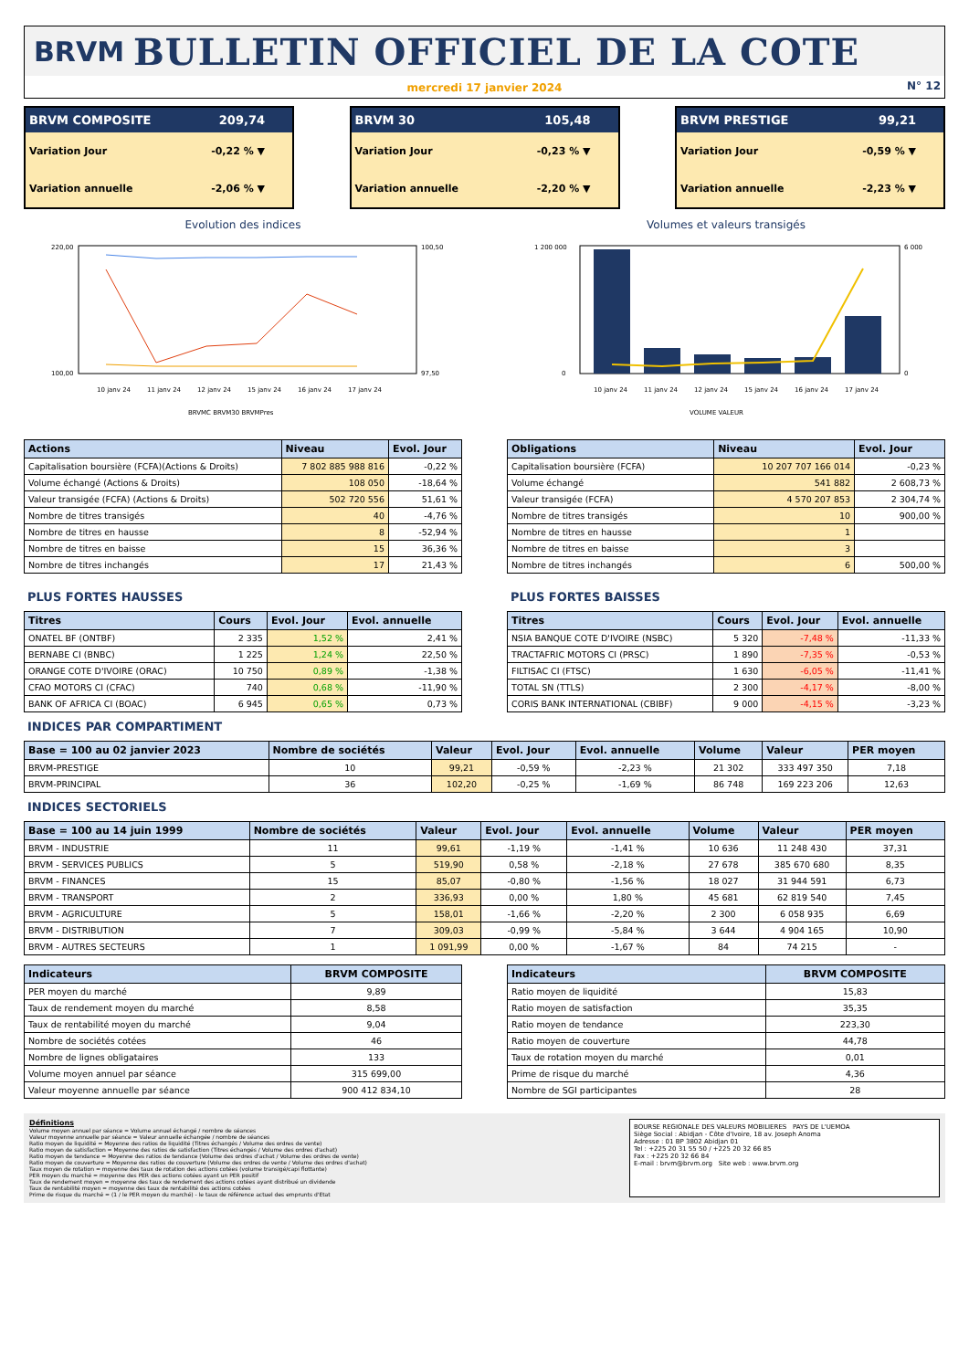BRVM BULLETIN OFFICIEL DE LA COTE
mercredi 17 janvier 2024
N° 12
BRVM COMPOSITE 209,74
Variation Jour -0,22 % ▼
Variation annuelle -2,06 % ▼
BRVM 30 105,48
Variation Jour -0,23 % ▼
Variation annuelle -2,20 % ▼
BRVM PRESTIGE 99,21
Variation Jour -0,59 % ▼
Variation annuelle -2,23 % ▼
Evolution des indices
220,00
100,00
100,50
97,50
10 janv 24
11 janv 24
12 janv 24
15 janv 24
16 janv 24
17 janv 24
BRVMC BRVM30 BRVMPres
Volumes et valeurs transigés
1 200 000
0
6 000
0
10 janv 24
11 janv 24
12 janv 24
15 janv 24
16 janv 24
17 janv 24
VOLUME VALEUR
| Actions | Niveau | Evol. Jour |
| --- | --- | --- |
| Capitalisation boursière (FCFA)(Actions & Droits) | 7 802 885 988 816 | -0,22 % |
| Volume échangé (Actions & Droits) | 108 050 | -18,64 % |
| Valeur transigée (FCFA) (Actions & Droits) | 502 720 556 | 51,61 % |
| Nombre de titres transigés | 40 | -4,76 % |
| Nombre de titres en hausse | 8 | -52,94 % |
| Nombre de titres en baisse | 15 | 36,36 % |
| Nombre de titres inchangés | 17 | 21,43 % |
| Obligations | Niveau | Evol. Jour |
| --- | --- | --- |
| Capitalisation boursière (FCFA) | 10 207 707 166 014 | -0,23 % |
| Volume échangé | 541 882 | 2 608,73 % |
| Valeur transigée (FCFA) | 4 570 207 853 | 2 304,74 % |
| Nombre de titres transigés | 10 | 900,00 % |
| Nombre de titres en hausse | 1 | |
| Nombre de titres en baisse | 3 | |
| Nombre de titres inchangés | 6 | 500,00 % |
PLUS FORTES HAUSSES
| Titres | Cours | Evol. Jour | Evol. annuelle |
| --- | --- | --- | --- |
| ONATEL BF (ONTBF) | 2 335 | 1,52 % | 2,41 % |
| BERNABE CI (BNBC) | 1 225 | 1,24 % | 22,50 % |
| ORANGE COTE D'IVOIRE (ORAC) | 10 750 | 0,89 % | -1,38 % |
| CFAO MOTORS CI (CFAC) | 740 | 0,68 % | -11,90 % |
| BANK OF AFRICA CI (BOAC) | 6 945 | 0,65 % | 0,73 % |
PLUS FORTES BAISSES
| Titres | Cours | Evol. Jour | Evol. annuelle |
| --- | --- | --- | --- |
| NSIA BANQUE COTE D'IVOIRE (NSBC) | 5 320 | -7,48 % | -11,33 % |
| TRACTAFRIC MOTORS CI (PRSC) | 1 890 | -7,35 % | -0,53 % |
| FILTISAC CI (FTSC) | 1 630 | -6,05 % | -11,41 % |
| TOTAL SN (TTLS) | 2 300 | -4,17 % | -8,00 % |
| CORIS BANK INTERNATIONAL (CBIBF) | 9 000 | -4,15 % | -3,23 % |
INDICES PAR COMPARTIMENT
| Base = 100 au 02 janvier 2023 | Nombre de sociétés | Valeur | Evol. Jour | Evol. annuelle | Volume | Valeur | PER moyen |
| --- | --- | --- | --- | --- | --- | --- | --- |
| BRVM-PRESTIGE | 10 | 99,21 | -0,59 % | -2,23 % | 21 302 | 333 497 350 | 7,18 |
| BRVM-PRINCIPAL | 36 | 102,20 | -0,25 % | -1,69 % | 86 748 | 169 223 206 | 12,63 |
INDICES SECTORIELS
| Base = 100 au 14 juin 1999 | Nombre de sociétés | Valeur | Evol. Jour | Evol. annuelle | Volume | Valeur | PER moyen |
| --- | --- | --- | --- | --- | --- | --- | --- |
| BRVM - INDUSTRIE | 11 | 99,61 | -1,19 % | -1,41 % | 10 636 | 11 248 430 | 37,31 |
| BRVM - SERVICES PUBLICS | 5 | 519,90 | 0,58 % | -2,18 % | 27 678 | 385 670 680 | 8,35 |
| BRVM - FINANCES | 15 | 85,07 | -0,80 % | -1,56 % | 18 027 | 31 944 591 | 6,73 |
| BRVM - TRANSPORT | 2 | 336,93 | 0,00 % | 1,80 % | 45 681 | 62 819 540 | 7,45 |
| BRVM - AGRICULTURE | 5 | 158,01 | -1,66 % | -2,20 % | 2 300 | 6 058 935 | 6,69 |
| BRVM - DISTRIBUTION | 7 | 309,03 | -0,99 % | -5,84 % | 3 644 | 4 904 165 | 10,90 |
| BRVM - AUTRES SECTEURS | 1 | 1 091,99 | 0,00 % | -1,67 % | 84 | 74 215 | - |
| Indicateurs | BRVM COMPOSITE |
| --- | --- |
| PER moyen du marché | 9,89 |
| Taux de rendement moyen du marché | 8,58 |
| Taux de rentabilité moyen du marché | 9,04 |
| Nombre de sociétés cotées | 46 |
| Nombre de lignes obligataires | 133 |
| Volume moyen annuel par séance | 315 699,00 |
| Valeur moyenne annuelle par séance | 900 412 834,10 |
| Indicateurs | BRVM COMPOSITE |
| --- | --- |
| Ratio moyen de liquidité | 15,83 |
| Ratio moyen de satisfaction | 35,35 |
| Ratio moyen de tendance | 223,30 |
| Ratio moyen de couverture | 44,78 |
| Taux de rotation moyen du marché | 0,01 |
| Prime de risque du marché | 4,36 |
| Nombre de SGI participantes | 28 |
Définitions
Volume moyen annuel par séance = Volume annuel échangé / nombre de séances
Valeur moyenne annuelle par séance = Valeur annuelle échangée / nombre de séances
Ratio moyen de liquidité = Moyenne des ratios de liquidité (Titres échangés / Volume des ordres de vente)
Ratio moyen de satisfaction = Moyenne des ratios de satisfaction (Titres échangés / Volume des ordres d'achat)
Ratio moyen de tendance = Moyenne des ratios de tendance (Volume des ordres d'achat / Volume des ordres de vente)
Ratio moyen de couverture = Moyenne des ratios de couverture (Volume des ordres de vente / Volume des ordres d'achat)
Taux moyen de rotation = moyenne des taux de rotation des actions cotées (volume transigé/capi flottante)
PER moyen du marché = moyenne des PER des actions cotées ayant un PER positif
Taux de rendement moyen = moyenne des taux de rendement des actions cotées ayant distribué un dividende
Taux de rentabilité moyen = moyenne des taux de rentabilité des actions cotées
Prime de risque du marché = (1 / le PER moyen du marché) - le taux de référence actuel des emprunts d'Etat
BOURSE REGIONALE DES VALEURS MOBILIERES PAYS DE L'UEMOA
Siège Social : Abidjan - Côte d'Ivoire, 18 av. Joseph Anoma
Adresse : 01 BP 3802 Abidjan 01
Tel : +225 20 31 55 50 / +225 20 32 66 85
Fax : +225 20 32 66 84
E-mail : brvm@brvm.org Site web : www.brvm.org